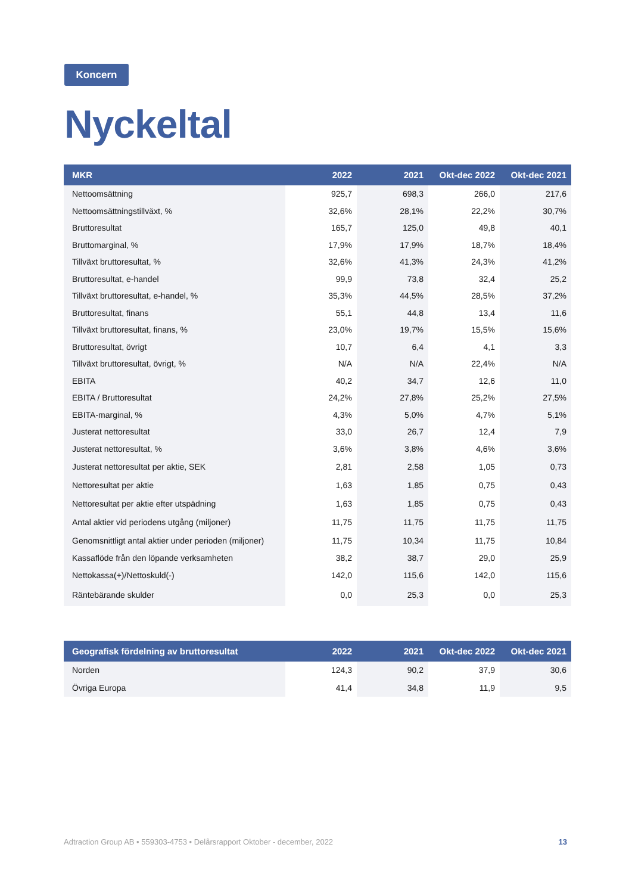Koncern
Nyckeltal
| MKR | 2022 | 2021 | Okt-dec 2022 | Okt-dec 2021 |
| --- | --- | --- | --- | --- |
| Nettoomsättning | 925,7 | 698,3 | 266,0 | 217,6 |
| Nettoomsättningstillväxt, % | 32,6% | 28,1% | 22,2% | 30,7% |
| Bruttoresultat | 165,7 | 125,0 | 49,8 | 40,1 |
| Bruttomarginal, % | 17,9% | 17,9% | 18,7% | 18,4% |
| Tillväxt bruttoresultat, % | 32,6% | 41,3% | 24,3% | 41,2% |
| Bruttoresultat, e-handel | 99,9 | 73,8 | 32,4 | 25,2 |
| Tillväxt bruttoresultat, e-handel, % | 35,3% | 44,5% | 28,5% | 37,2% |
| Bruttoresultat, finans | 55,1 | 44,8 | 13,4 | 11,6 |
| Tillväxt bruttoresultat, finans, % | 23,0% | 19,7% | 15,5% | 15,6% |
| Bruttoresultat, övrigt | 10,7 | 6,4 | 4,1 | 3,3 |
| Tillväxt bruttoresultat, övrigt, % | N/A | N/A | 22,4% | N/A |
| EBITA | 40,2 | 34,7 | 12,6 | 11,0 |
| EBITA / Bruttoresultat | 24,2% | 27,8% | 25,2% | 27,5% |
| EBITA-marginal, % | 4,3% | 5,0% | 4,7% | 5,1% |
| Justerat nettoresultat | 33,0 | 26,7 | 12,4 | 7,9 |
| Justerat nettoresultat, % | 3,6% | 3,8% | 4,6% | 3,6% |
| Justerat nettoresultat per aktie, SEK | 2,81 | 2,58 | 1,05 | 0,73 |
| Nettoresultat per aktie | 1,63 | 1,85 | 0,75 | 0,43 |
| Nettoresultat per aktie efter utspädning | 1,63 | 1,85 | 0,75 | 0,43 |
| Antal aktier vid periodens utgång (miljoner) | 11,75 | 11,75 | 11,75 | 11,75 |
| Genomsnittligt antal aktier under perioden (miljoner) | 11,75 | 10,34 | 11,75 | 10,84 |
| Kassaflöde från den löpande verksamheten | 38,2 | 38,7 | 29,0 | 25,9 |
| Nettokassa(+)/Nettoskuld(-) | 142,0 | 115,6 | 142,0 | 115,6 |
| Räntebärande skulder | 0,0 | 25,3 | 0,0 | 25,3 |
| Geografisk fördelning av bruttoresultat | 2022 | 2021 | Okt-dec 2022 | Okt-dec 2021 |
| --- | --- | --- | --- | --- |
| Norden | 124,3 | 90,2 | 37,9 | 30,6 |
| Övriga Europa | 41,4 | 34,8 | 11,9 | 9,5 |
Adtraction Group AB • 559303-4753 • Delårsrapport Oktober - december, 2022 13